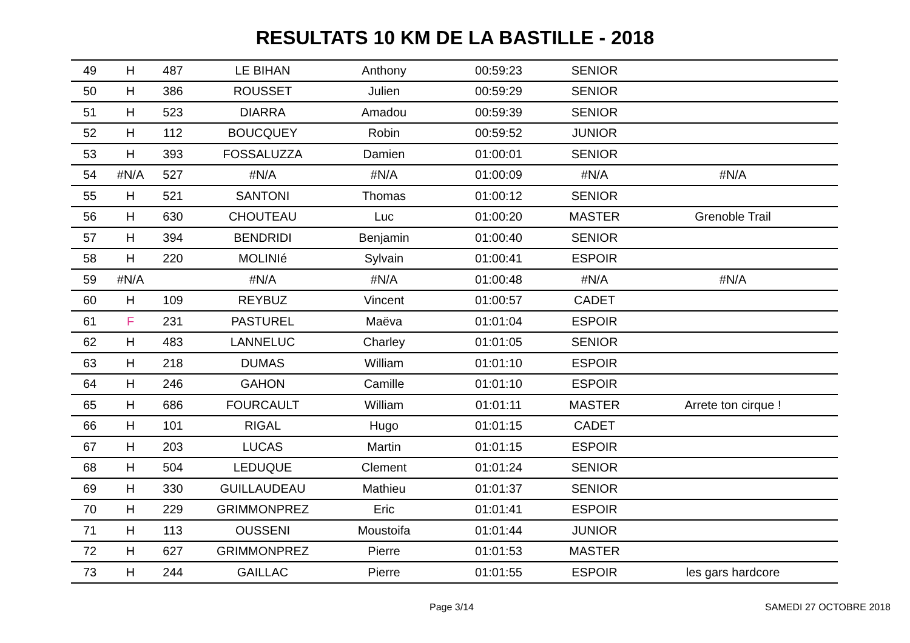RESULTATS 10 KM DE LA BASTILLE - 2018
| 49 | H | 487 | LE BIHAN | Anthony | 00:59:23 | SENIOR | |
| 50 | H | 386 | ROUSSET | Julien | 00:59:29 | SENIOR | |
| 51 | H | 523 | DIARRA | Amadou | 00:59:39 | SENIOR | |
| 52 | H | 112 | BOUCQUEY | Robin | 00:59:52 | JUNIOR | |
| 53 | H | 393 | FOSSALUZZA | Damien | 01:00:01 | SENIOR | |
| 54 | #N/A | 527 | #N/A | #N/A | 01:00:09 | #N/A | #N/A |
| 55 | H | 521 | SANTONI | Thomas | 01:00:12 | SENIOR | |
| 56 | H | 630 | CHOUTEAU | Luc | 01:00:20 | MASTER | Grenoble Trail |
| 57 | H | 394 | BENDRIDI | Benjamin | 01:00:40 | SENIOR | |
| 58 | H | 220 | MOLINIé | Sylvain | 01:00:41 | ESPOIR | |
| 59 | #N/A | | #N/A | #N/A | 01:00:48 | #N/A | #N/A |
| 60 | H | 109 | REYBUZ | Vincent | 01:00:57 | CADET | |
| 61 | F | 231 | PASTUREL | Maëva | 01:01:04 | ESPOIR | |
| 62 | H | 483 | LANNELUC | Charley | 01:01:05 | SENIOR | |
| 63 | H | 218 | DUMAS | William | 01:01:10 | ESPOIR | |
| 64 | H | 246 | GAHON | Camille | 01:01:10 | ESPOIR | |
| 65 | H | 686 | FOURCAULT | William | 01:01:11 | MASTER | Arrete ton cirque ! |
| 66 | H | 101 | RIGAL | Hugo | 01:01:15 | CADET | |
| 67 | H | 203 | LUCAS | Martin | 01:01:15 | ESPOIR | |
| 68 | H | 504 | LEDUQUE | Clement | 01:01:24 | SENIOR | |
| 69 | H | 330 | GUILLAUDEAU | Mathieu | 01:01:37 | SENIOR | |
| 70 | H | 229 | GRIMMONPREZ | Eric | 01:01:41 | ESPOIR | |
| 71 | H | 113 | OUSSENI | Moustoifa | 01:01:44 | JUNIOR | |
| 72 | H | 627 | GRIMMONPREZ | Pierre | 01:01:53 | MASTER | |
| 73 | H | 244 | GAILLAC | Pierre | 01:01:55 | ESPOIR | les gars hardcore |
Page 3/14 SAMEDI 27 OCTOBRE 2018